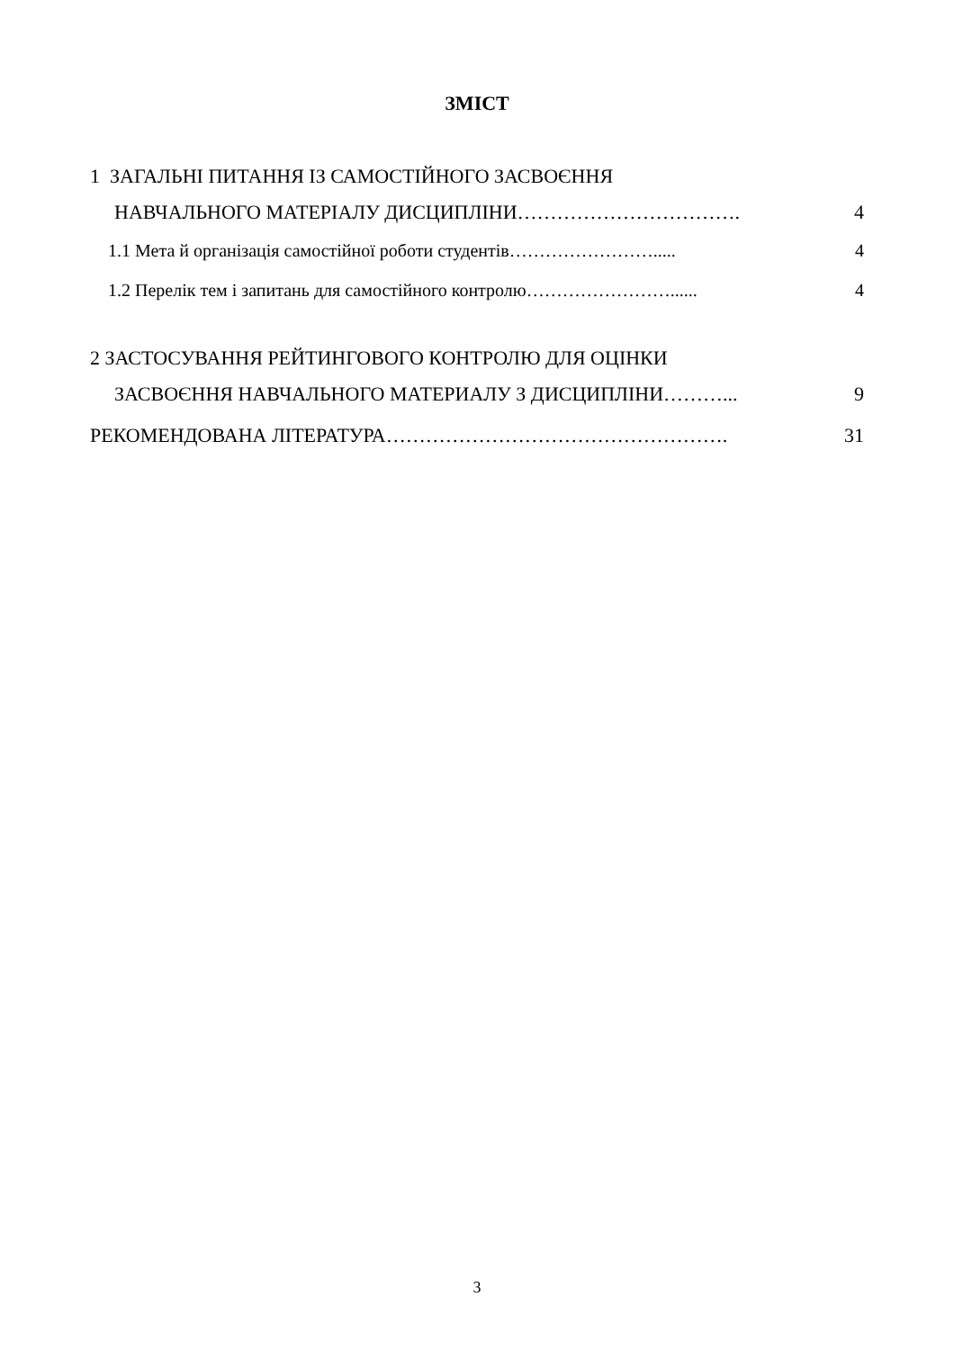ЗМІСТ
1 ЗАГАЛЬНІ ПИТАННЯ ІЗ САМОСТІЙНОГО ЗАСВОЄННЯ
НАВЧАЛЬНОГО МАТЕРІАЛУ ДИСЦИПЛІНИ……………………………. 4
1.1 Мета й організація самостійної роботи студентів……………………..... 4
1.2 Перелік тем і запитань для самостійного контролю……………………...... 4
2 ЗАСТОСУВАННЯ РЕЙТИНГОВОГО КОНТРОЛЮ ДЛЯ ОЦІНКИ
ЗАСВОЄННЯ НАВЧАЛЬНОГО МАТЕРИАЛУ З ДИСЦИПЛІНИ………... 9
РЕКОМЕНДОВАНА ЛІТЕРАТУРА……………………………………………. 31
3